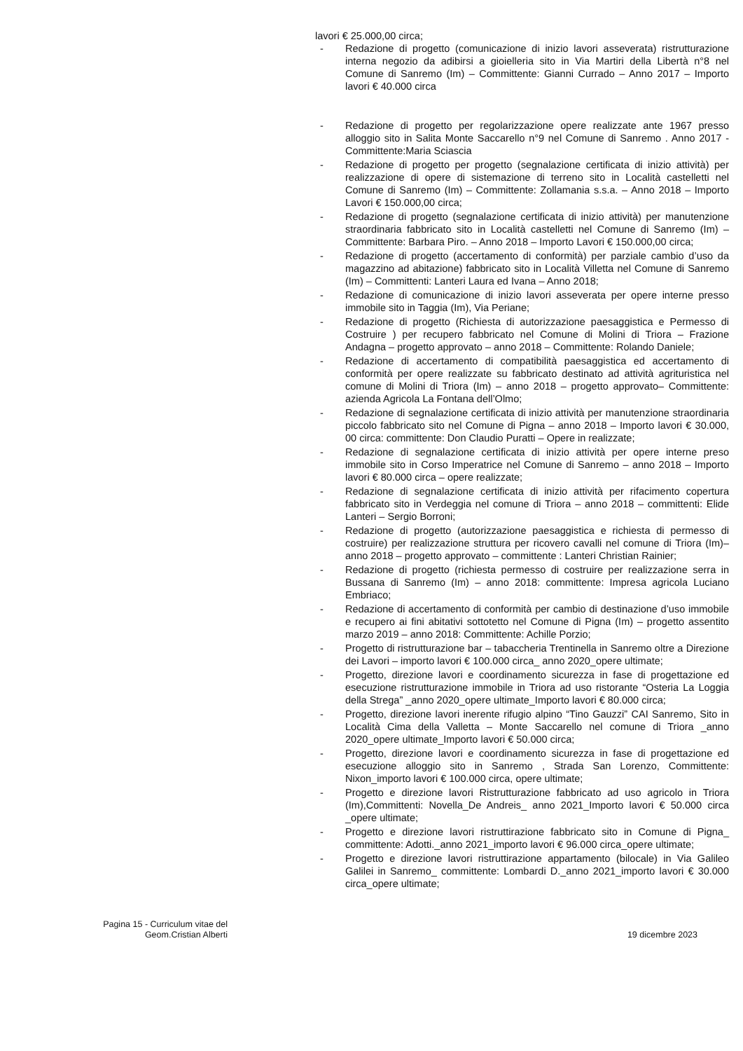lavori € 25.000,00 circa;
- Redazione di progetto (comunicazione di inizio lavori asseverata) ristrutturazione interna negozio da adibirsi a gioielleria sito in Via Martiri della Libertà n°8 nel Comune di Sanremo (Im) – Committente: Gianni Currado – Anno 2017 – Importo lavori € 40.000 circa
- Redazione di progetto per regolarizzazione opere realizzate ante 1967 presso alloggio sito in Salita Monte Saccarello n°9 nel Comune di Sanremo . Anno 2017 - Committente:Maria Sciascia
- Redazione di progetto per progetto (segnalazione certificata di inizio attività) per realizzazione di opere di sistemazione di terreno sito in Località castelletti nel Comune di Sanremo (Im) – Committente: Zollamania s.s.a. – Anno 2018 – Importo Lavori € 150.000,00 circa;
- Redazione di progetto (segnalazione certificata di inizio attività) per manutenzione straordinaria fabbricato sito in Località castelletti nel Comune di Sanremo (Im) – Committente: Barbara Piro. – Anno 2018 – Importo Lavori € 150.000,00 circa;
- Redazione di progetto (accertamento di conformità) per parziale cambio d’uso da magazzino ad abitazione) fabbricato sito in Località Villetta nel Comune di Sanremo (Im) – Committenti: Lanteri Laura ed Ivana – Anno 2018;
- Redazione di comunicazione di inizio lavori asseverata per opere interne presso immobile sito in Taggia (Im), Via Periane;
- Redazione di progetto (Richiesta di autorizzazione paesaggistica e Permesso di Costruire ) per recupero fabbricato nel Comune di Molini di Triora – Frazione Andagna – progetto approvato – anno 2018 – Committente: Rolando Daniele;
- Redazione di accertamento di compatibilità paesaggistica ed accertamento di conformità per opere realizzate su fabbricato destinato ad attività agrituristica nel comune di Molini di Triora (Im) – anno 2018 – progetto approvato– Committente: azienda Agricola La Fontana dell’Olmo;
- Redazione di segnalazione certificata di inizio attività per manutenzione straordinaria piccolo fabbricato sito nel Comune di Pigna – anno 2018 – Importo lavori € 30.000, 00 circa: committente: Don Claudio Puratti – Opere in realizzate;
- Redazione di segnalazione certificata di inizio attività per opere interne preso immobile sito in Corso Imperatrice nel Comune di Sanremo – anno 2018 – Importo lavori € 80.000 circa – opere realizzate;
- Redazione di segnalazione certificata di inizio attività per rifacimento copertura fabbricato sito in Verdeggia nel comune di Triora – anno 2018 – committenti: Elide Lanteri – Sergio Borroni;
- Redazione di progetto (autorizzazione paesaggistica e richiesta di permesso di costruire) per realizzazione struttura per ricovero cavalli nel comune di Triora (Im)– anno 2018 – progetto approvato – committente : Lanteri Christian Rainier;
- Redazione di progetto (richiesta permesso di costruire per realizzazione serra in Bussana di Sanremo (Im) – anno 2018: committente: Impresa agricola Luciano Embriaco;
- Redazione di accertamento di conformità per cambio di destinazione d’uso immobile e recupero ai fini abitativi sottotetto nel Comune di Pigna (Im) – progetto assentito marzo 2019 – anno 2018: Committente: Achille Porzio;
- Progetto di ristrutturazione bar – tabaccheria Trentinella in Sanremo oltre a Direzione dei Lavori – importo lavori € 100.000 circa_ anno 2020_opere ultimate;
- Progetto, direzione lavori e coordinamento sicurezza in fase di progettazione ed esecuzione ristrutturazione immobile in Triora ad uso ristorante “Osteria La Loggia della Strega” _anno 2020_opere ultimate_Importo lavori € 80.000 circa;
- Progetto, direzione lavori inerente rifugio alpino “Tino Gauzzi” CAI Sanremo, Sito in Località Cima della Valletta – Monte Saccarello nel comune di Triora _anno 2020_opere ultimate_Importo lavori € 50.000 circa;
- Progetto, direzione lavori e coordinamento sicurezza in fase di progettazione ed esecuzione alloggio sito in Sanremo , Strada San Lorenzo, Committente: Nixon_importo lavori € 100.000 circa, opere ultimate;
- Progetto e direzione lavori Ristrutturazione fabbricato ad uso agricolo in Triora (Im),Committenti: Novella_De Andreis_ anno 2021_Importo lavori € 50.000 circa _opere ultimate;
- Progetto e direzione lavori ristruttirazione fabbricato sito in Comune di Pigna_ committente: Adotti._anno 2021_importo lavori € 96.000 circa_opere ultimate;
- Progetto e direzione lavori ristruttirazione appartamento (bilocale) in Via Galileo Galilei in Sanremo_ committente: Lombardi D._anno 2021_importo lavori € 30.000 circa_opere ultimate;
Pagina 15 - Curriculum vitae del
Geom.Cristian Alberti
19 dicembre 2023